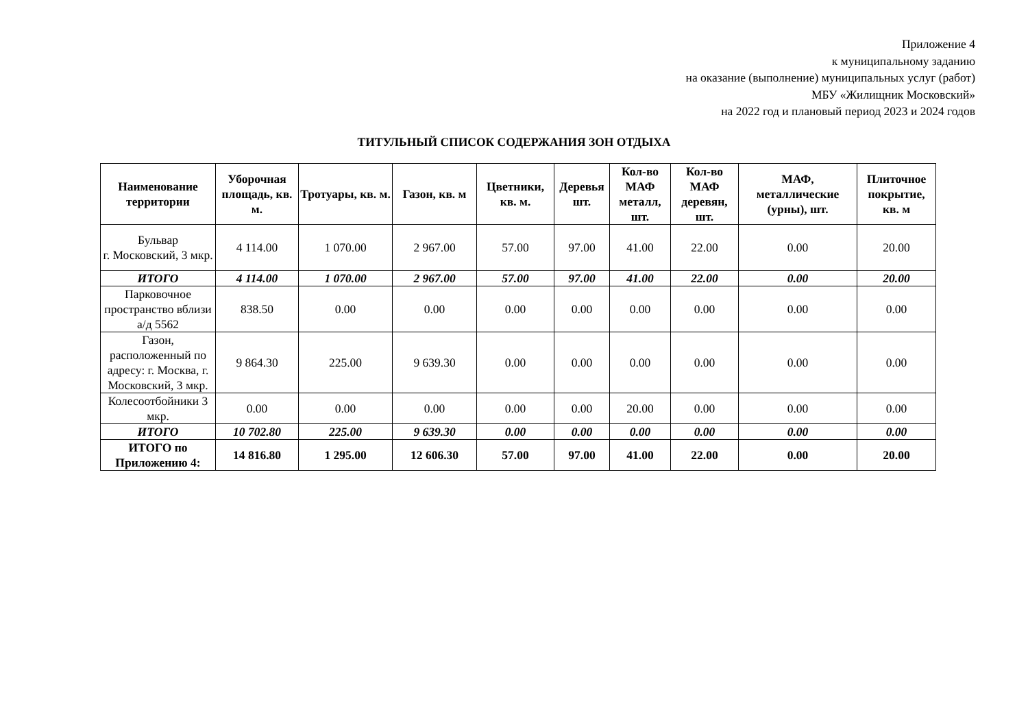Приложение 4
к муниципальному заданию
на оказание (выполнение) муниципальных услуг (работ)
МБУ «Жилищник Московский»
на 2022 год и плановый период 2023 и 2024 годов
ТИТУЛЬНЫЙ СПИСОК СОДЕРЖАНИЯ ЗОН ОТДЫХА
| Наименование территории | Уборочная площадь, кв. м. | Тротуары, кв. м. | Газон, кв. м | Цветники, кв. м. | Деревья шт. | Кол-во МАФ металл, шт. | Кол-во МАФ деревян, шт. | МАФ, металлические (урны), шт. | Плиточное покрытие, кв. м |
| --- | --- | --- | --- | --- | --- | --- | --- | --- | --- |
| Бульвар г. Московский, 3 мкр. | 4 114.00 | 1 070.00 | 2 967.00 | 57.00 | 97.00 | 41.00 | 22.00 | 0.00 | 20.00 |
| ИТОГО | 4 114.00 | 1 070.00 | 2 967.00 | 57.00 | 97.00 | 41.00 | 22.00 | 0.00 | 20.00 |
| Парковочное пространство вблизи а/д 5562 | 838.50 | 0.00 | 0.00 | 0.00 | 0.00 | 0.00 | 0.00 | 0.00 | 0.00 |
| Газон, расположенный по адресу: г. Москва, г. Московский, 3 мкр. | 9 864.30 | 225.00 | 9 639.30 | 0.00 | 0.00 | 0.00 | 0.00 | 0.00 | 0.00 |
| Колесоотбойники 3 мкр. | 0.00 | 0.00 | 0.00 | 0.00 | 0.00 | 20.00 | 0.00 | 0.00 | 0.00 |
| ИТОГО | 10 702.80 | 225.00 | 9 639.30 | 0.00 | 0.00 | 0.00 | 0.00 | 0.00 | 0.00 |
| ИТОГО по Приложению 4: | 14 816.80 | 1 295.00 | 12 606.30 | 57.00 | 97.00 | 41.00 | 22.00 | 0.00 | 20.00 |